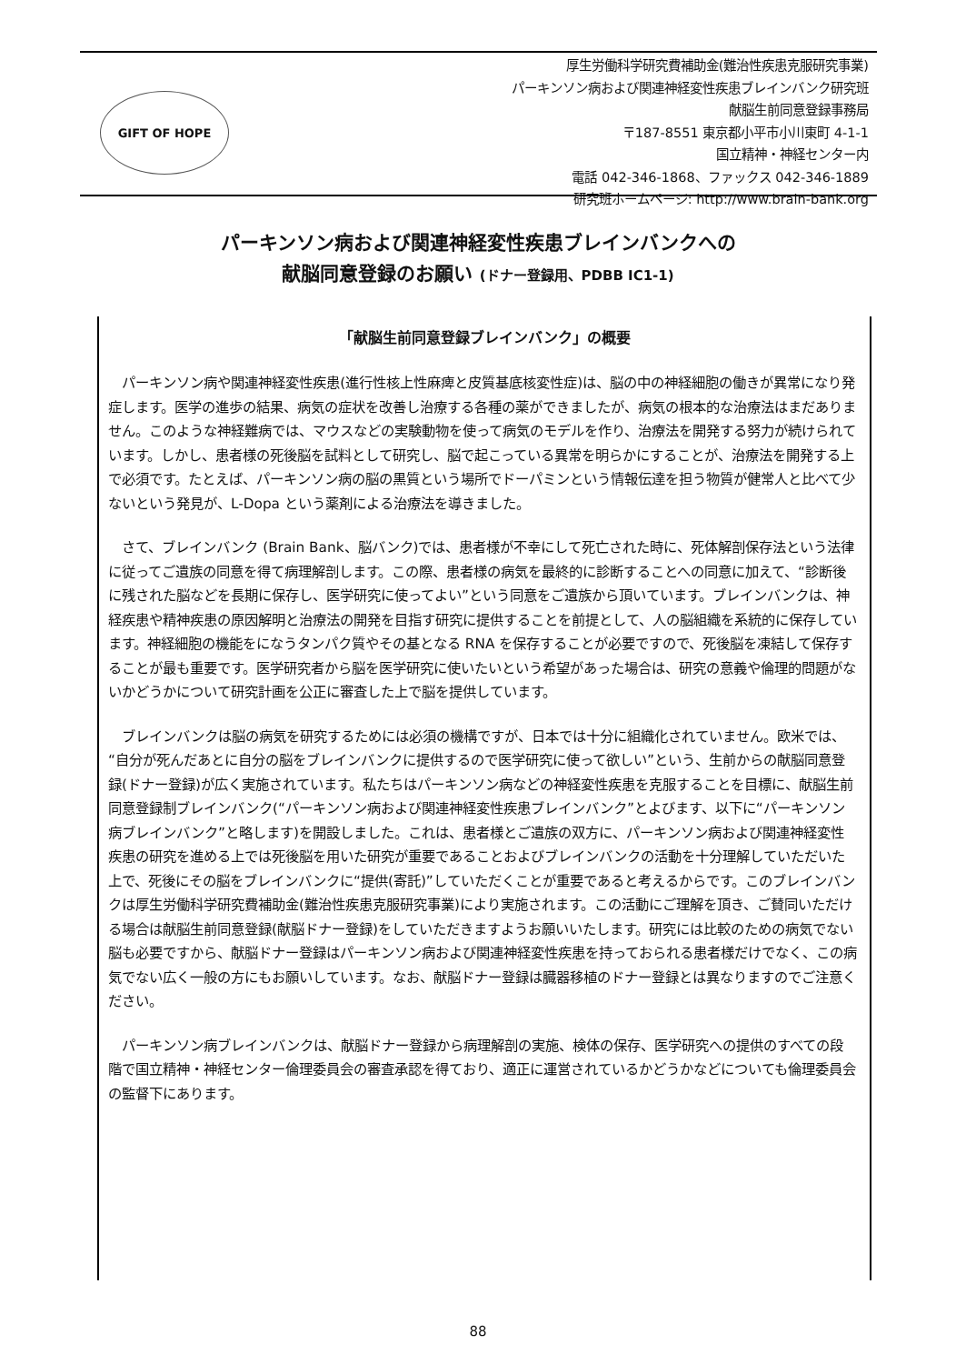GIFT OF HOPE
厚生労働科学研究費補助金(難治性疾患克服研究事業)
パーキンソン病および関連神経変性疾患ブレインバンク研究班
献脳生前同意登録事務局
〒187-8551 東京都小平市小川東町 4-1-1
国立精神・神経センター内
電話 042-346-1868、ファックス 042-346-1889
研究班ホームページ: http://www.brain-bank.org
パーキンソン病および関連神経変性疾患ブレインバンクへの
献脳同意登録のお願い (ドナー登録用、PDBB IC1-1)
「献脳生前同意登録ブレインバンク」の概要
パーキンソン病や関連神経変性疾患(進行性核上性麻痺と皮質基底核変性症)は、脳の中の神経細胞の働きが異常になり発症します。医学の進歩の結果、病気の症状を改善し治療する各種の薬ができましたが、病気の根本的な治療法はまだありません。このような神経難病では、マウスなどの実験動物を使って病気のモデルを作り、治療法を開発する努力が続けられています。しかし、患者様の死後脳を試料として研究し、脳で起こっている異常を明らかにすることが、治療法を開発する上で必須です。たとえば、パーキンソン病の脳の黒質という場所でドーパミンという情報伝達を担う物質が健常人と比べて少ないという発見が、L-Dopa という薬剤による治療法を導きました。
さて、ブレインバンク (Brain Bank、脳バンク)では、患者様が不幸にして死亡された時に、死体解剖保存法という法律に従ってご遺族の同意を得て病理解剖します。この際、患者様の病気を最終的に診断することへの同意に加えて、“診断後に残された脳などを長期に保存し、医学研究に使ってよい”という同意をご遺族から頂いています。ブレインバンクは、神経疾患や精神疾患の原因解明と治療法の開発を目指す研究に提供することを前提として、人の脳組織を系統的に保存しています。神経細胞の機能をになうタンパク質やその基となる RNA を保存することが必要ですので、死後脳を凍結して保存することが最も重要です。医学研究者から脳を医学研究に使いたいという希望があった場合は、研究の意義や倫理的問題がないかどうかについて研究計画を公正に審査した上で脳を提供しています。
ブレインバンクは脳の病気を研究するためには必須の機構ですが、日本では十分に組織化されていません。欧米では、“自分が死んだあとに自分の脳をブレインバンクに提供するので医学研究に使って欲しい”という、生前からの献脳同意登録(ドナー登録)が広く実施されています。私たちはパーキンソン病などの神経変性疾患を克服することを目標に、献脳生前同意登録制ブレインバンク(“パーキンソン病および関連神経変性疾患ブレインバンク”とよびます、以下に“パーキンソン病ブレインバンク”と略します)を開設しました。これは、患者様とご遺族の双方に、パーキンソン病および関連神経変性疾患の研究を進める上では死後脳を用いた研究が重要であることおよびブレインバンクの活動を十分理解していただいた上で、死後にその脳をブレインバンクに“提供(寄託)”していただくことが重要であると考えるからです。このブレインバンクは厚生労働科学研究費補助金(難治性疾患克服研究事業)により実施されます。この活動にご理解を頂き、ご賛同いただける場合は献脳生前同意登録(献脳ドナー登録)をしていただきますようお願いいたします。研究には比較のための病気でない脳も必要ですから、献脳ドナー登録はパーキンソン病および関連神経変性疾患を持っておられる患者様だけでなく、この病気でない広く一般の方にもお願いしています。なお、献脳ドナー登録は臓器移植のドナー登録とは異なりますのでご注意ください。
パーキンソン病ブレインバンクは、献脳ドナー登録から病理解剖の実施、検体の保存、医学研究への提供のすべての段階で国立精神・神経センター倫理委員会の審査承認を得ており、適正に運営されているかどうかなどについても倫理委員会の監督下にあります。
88